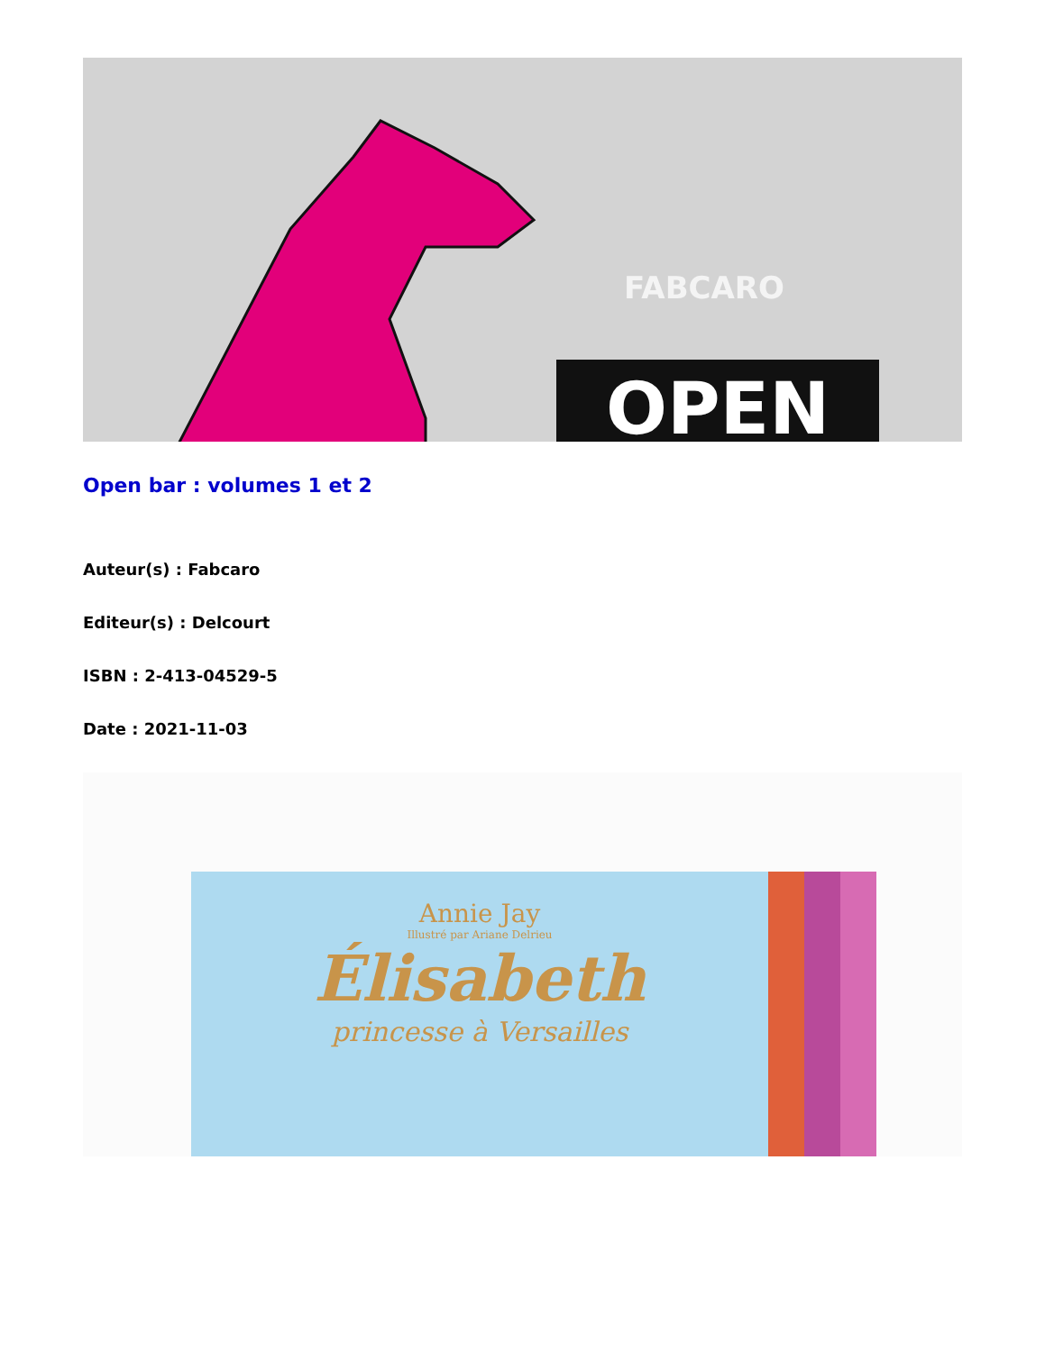FABCARO
OPEN
Open bar : volumes 1 et 2
Auteur(s) : Fabcaro
Editeur(s) : Delcourt
ISBN : 2-413-04529-5
Date : 2021-11-03
Annie Jay
Illustré par Ariane Delrieu
Élisabeth
princesse à Versailles